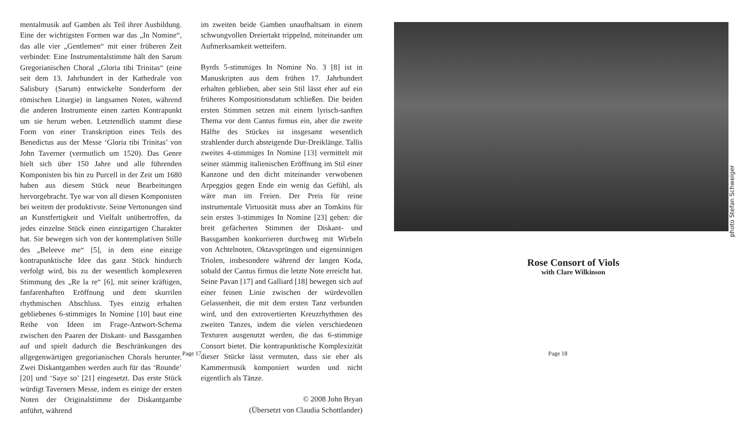mentalmusik auf Gamben als Teil ihrer Ausbildung. Eine der wichtigsten Formen war das „In Nomine“, das alle vier „Gentlemen“ mit einer früheren Zeit verbindet: Eine Instrumentalstimme hält den Sarum Gregorianischen Choral „Gloria tibi Trinitas“ (eine seit dem 13. Jahrhundert in der Kathedrale von Salisbury (Sarum) entwickelte Sonderform der römischen Liturgie) in langsamen Noten, während die anderen Instrumente einen zarten Kontrapunkt um sie herum weben. Letztendlich stammt diese Form von einer Transkription eines Teils des Benedictus aus der Messe ‘Gloria tibi Trinitas’ von John Taverner (vermutlich um 1520). Das Genre hielt sich über 150 Jahre und alle führenden Komponisten bis hin zu Purcell in der Zeit um 1680 haben aus diesem Stück neue Bearbeitungen hervorgebracht. Tye war von all diesen Komponisten bei weitem der produktivste. Seine Vertonungen sind an Kunstfertigkeit und Vielfalt unübertroffen, da jedes einzelne Stück einen einzigartigen Charakter hat. Sie bewegen sich von der kontemplativen Stille des „Beleeve me“ [5], in dem eine einzige kontrapunktische Idee das ganz Stück hindurch verfolgt wird, bis zu der wesentlich komplexeren Stimmung des „Re la re“ [6], mit seiner kräftigen, fanfarenhaften Eröffnung und dem skurrilen rhythmischen Abschluss. Tyes einzig erhalten gebliebenes 6-stimmiges In Nomine [10] baut eine Reihe von Ideen im Frage-Antwort-Schema zwischen den Paaren der Diskant- und Bassgamben auf und spielt dadurch die Beschränkungen des allgegenwärtigen gregorianischen Chorals herunter. Zwei Diskantgamben werden auch für das ‘Rounde’ [20] und ‘Saye so’ [21] eingesetzt. Das erste Stück würdigt Taverners Messe, indem es einige der ersten Noten der Originalstimme der Diskantgambe anführt, während
im zweiten beide Gamben unaufhaltsam in einem schwungvollen Dreiertakt trippelnd, miteinander um Aufmerksamkeit wetteifern.
Byrds 5-stimmiges In Nomine No. 3 [8] ist in Manuskripten aus dem frühen 17. Jahrhundert erhalten geblieben, aber sein Stil lässt eher auf ein früheres Kompositionsdatum schließen. Die beiden ersten Stimmen setzen mit einem lyrisch-sanften Thema vor dem Cantus firmus ein, aber die zweite Hälfte des Stückes ist insgesamt wesentlich strahlender durch absteigende Dur-Dreiklänge. Tallis zweites 4-stimmiges In Nomine [13] vermittelt mit seiner stämmig italienischen Eröffnung im Stil einer Kanzone und den dicht miteinander verwobenen Arpeggios gegen Ende ein wenig das Gefühl, als wäre man im Freien. Der Preis für reine instrumentale Virtuosität muss aber an Tomkins für sein erstes 3-stimmiges In Nomine [23] gehen: die breit gefächerten Stimmen der Diskant- und Bassgamben konkurrieren durchweg mit Wirbeln von Achtelnoten, Oktavsprüngen und eigensinnigen Triolen, insbesondere während der langen Koda, sobald der Cantus firmus die letzte Note erreicht hat. Seine Pavan [17] and Galliard [18] bewegen sich auf einer feinen Linie zwischen der würdevollen Gelassenheit, die mit dem ersten Tanz verbunden wird, und den extrovertierten Kreuzrhythmen des zweiten Tanzes, indem die vielen verschiedenen Texturen ausgenutzt werden, die das 6-stimmige Consort bietet. Die kontrapunktische Komplexizität dieser Stücke lässt vermuten, dass sie eher als Kammermusik komponiert wurden und nicht eigentlich als Tänze.
© 2008 John Bryan
(Übersetzt von Claudia Schottlander)
Page 17
photo Stefan Schweiger
Rose Consort of Viols
with Clare Wilkinson
Page 18